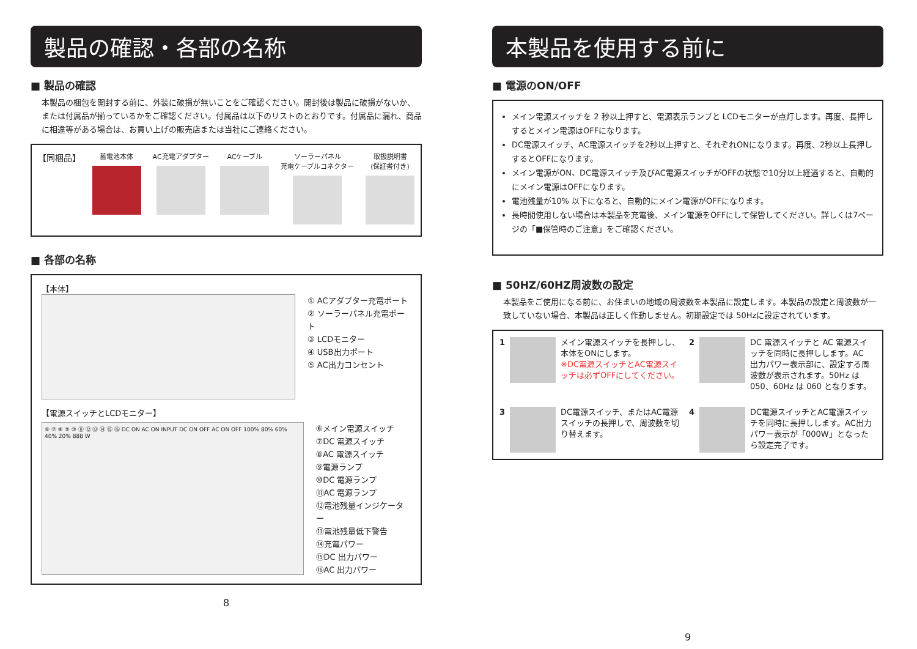製品の確認・各部の名称
■ 製品の確認
本製品の梱包を開封する前に、外装に破損が無いことをご確認ください。開封後は製品に破損がないか、または付属品が揃っているかをご確認ください。付属品は以下のリストのとおりです。付属品に漏れ、商品に相違等がある場合は、お買い上げの販売店または当社にご連絡ください。
【同梱品】
蓄電池本体 AC充電アダプター ACケーブル ソーラーパネル
充電ケーブルコネクター
取扱説明書
(保証書付き)
■ 各部の名称
【本体】
① ACアダプター充電ポート
② ソーラーパネル充電ポート
③ LCDモニター
④ USB出力ポート
⑤ AC出力コンセント
【電源スイッチとLCDモニター】
⑥ ⑦ ⑧ ⑨ ⑩ ⑪ ⑫ ⑬ ⑭ ⑮ ⑯ DC ON AC ON INPUT DC ON OFF AC ON OFF 100% 80% 60% 40% 20% 888 W
⑥メイン電源スイッチ
⑦DC 電源スイッチ
⑧AC 電源スイッチ
⑨電源ランプ
⑩DC 電源ランプ
⑪AC 電源ランプ
⑫電池残量インジケーター
⑬電池残量低下警告
⑭充電パワー
⑮DC 出力パワー
⑯AC 出力パワー
8
本製品を使用する前に
■ 電源のON/OFF
メイン電源スイッチを 2 秒以上押すと、電源表示ランプと LCDモニターが点灯します。再度、長押しするとメイン電源はOFFになります。
DC電源スイッチ、AC電源スイッチを2秒以上押すと、それぞれONになります。再度、2秒以上長押しするとOFFになります。
メイン電源がON、DC電源スイッチ及びAC電源スイッチがOFFの状態で10分以上経過すると、自動的にメイン電源はOFFになります。
電池残量が10% 以下になると、自動的にメイン電源がOFFになります。
長時間使用しない場合は本製品を充電後、メイン電源をOFFにして保管してください。詳しくは7ページの「■保管時のご注意」をご確認ください。
■ 50HZ/60HZ周波数の設定
本製品をご使用になる前に、お住まいの地域の周波数を本製品に設定します。本製品の設定と周波数が一致していない場合、本製品は正しく作動しません。初期設定では 50Hzに設定されています。
1 メイン電源スイッチを長押しし、本体をONにします。
※DC電源スイッチとAC電源スイッチは必ずOFFにしてください。
2 DC 電源スイッチと AC 電源スイッチを同時に長押しします。AC 出力パワー表示部に、設定する周波数が表示されます。50Hz は 050、60Hz は 060 となります。
3 DC電源スイッチ、またはAC電源スイッチの長押しで、周波数を切り替えます。
4 DC電源スイッチとAC電源スイッチを同時に長押しします。AC出力パワー表示が「000W」となったら設定完了です。
9